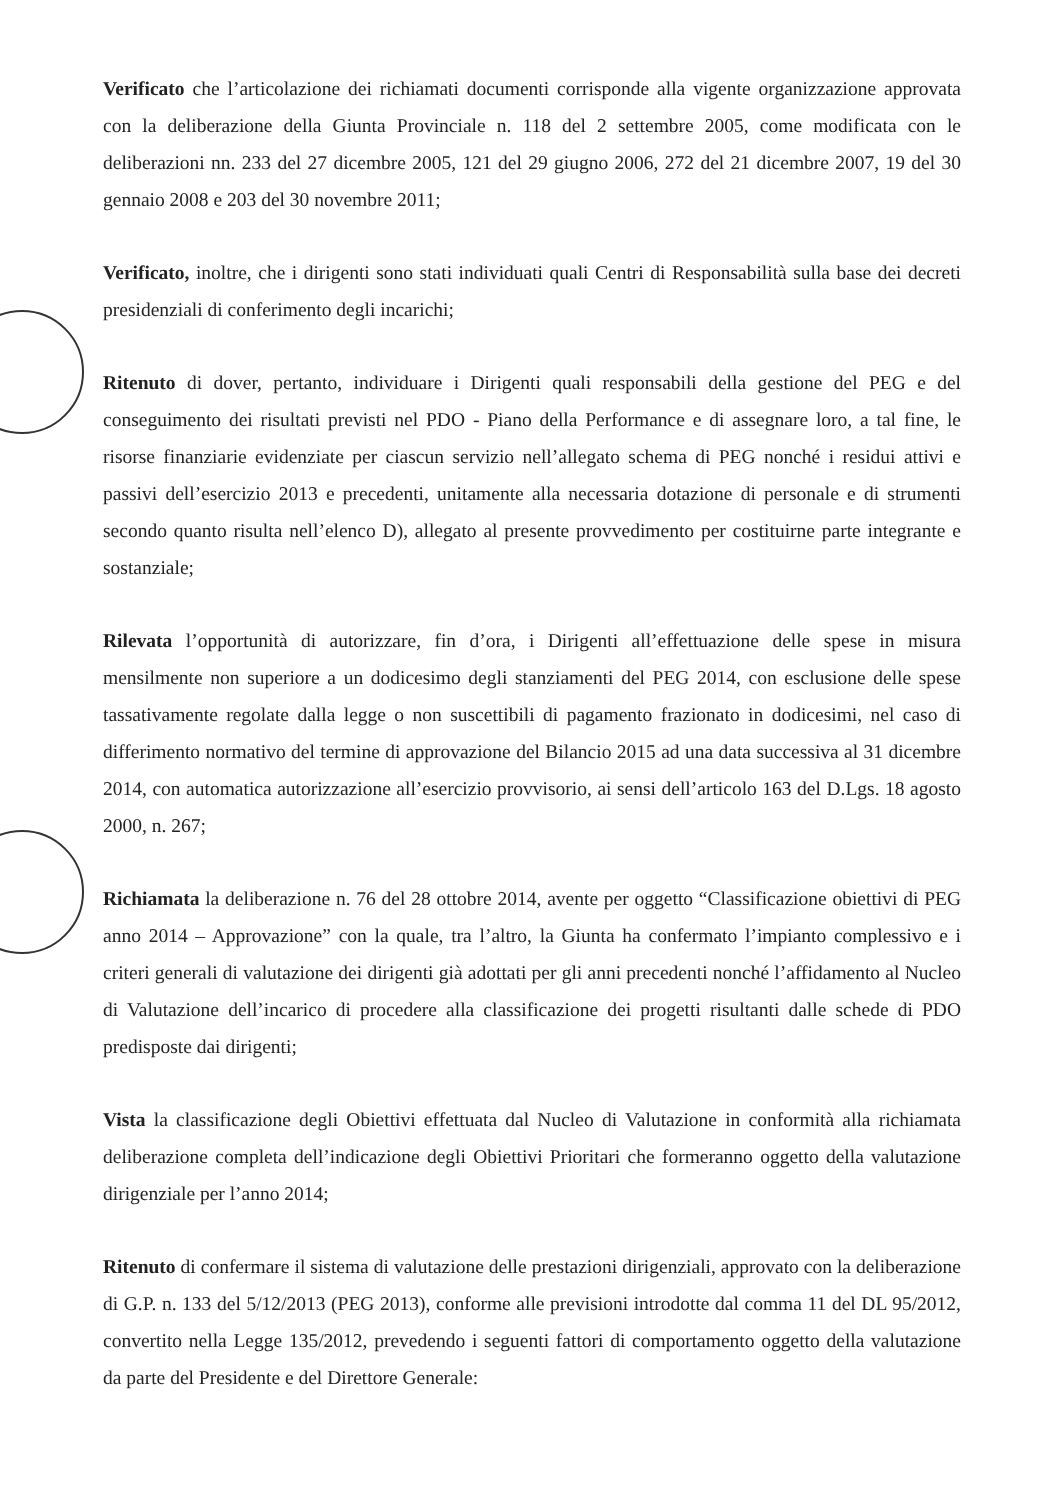Verificato che l’articolazione dei richiamati documenti corrisponde alla vigente organizzazione approvata con la deliberazione della Giunta Provinciale n. 118 del 2 settembre 2005, come modificata con le deliberazioni nn. 233 del 27 dicembre 2005, 121 del 29 giugno 2006, 272 del 21 dicembre 2007, 19 del 30 gennaio 2008 e 203 del 30 novembre 2011;
Verificato, inoltre, che i dirigenti sono stati individuati quali Centri di Responsabilità sulla base dei decreti presidenziali di conferimento degli incarichi;
Ritenuto di dover, pertanto, individuare i Dirigenti quali responsabili della gestione del PEG e del conseguimento dei risultati previsti nel PDO - Piano della Performance e di assegnare loro, a tal fine, le risorse finanziarie evidenziate per ciascun servizio nell’allegato schema di PEG nonché i residui attivi e passivi dell’esercizio 2013 e precedenti, unitamente alla necessaria dotazione di personale e di strumenti secondo quanto risulta nell’elenco D), allegato al presente provvedimento per costituirne parte integrante e sostanziale;
Rilevata l’opportunità di autorizzare, fin d’ora, i Dirigenti all’effettuazione delle spese in misura mensilmente non superiore a un dodicesimo degli stanziamenti del PEG 2014, con esclusione delle spese tassativamente regolate dalla legge o non suscettibili di pagamento frazionato in dodicesimi, nel caso di differimento normativo del termine di approvazione del Bilancio 2015 ad una data successiva al 31 dicembre 2014, con automatica autorizzazione all’esercizio provvisorio, ai sensi dell’articolo 163 del D.Lgs. 18 agosto 2000, n. 267;
Richiamata la deliberazione n. 76 del 28 ottobre 2014, avente per oggetto “Classificazione obiettivi di PEG anno 2014 – Approvazione” con la quale, tra l’altro, la Giunta ha confermato l’impianto complessivo e i criteri generali di valutazione dei dirigenti già adottati per gli anni precedenti nonché l’affidamento al Nucleo di Valutazione dell’incarico di procedere alla classificazione dei progetti risultanti dalle schede di PDO predisposte dai dirigenti;
Vista la classificazione degli Obiettivi effettuata dal Nucleo di Valutazione in conformità alla richiamata deliberazione completa dell’indicazione degli Obiettivi Prioritari che formeranno oggetto della valutazione dirigenziale per l’anno 2014;
Ritenuto di confermare il sistema di valutazione delle prestazioni dirigenziali, approvato con la deliberazione di G.P. n. 133 del 5/12/2013 (PEG 2013), conforme alle previsioni introdotte dal comma 11 del DL 95/2012, convertito nella Legge 135/2012, prevedendo i seguenti fattori di comportamento oggetto della valutazione da parte del Presidente e del Direttore Generale: